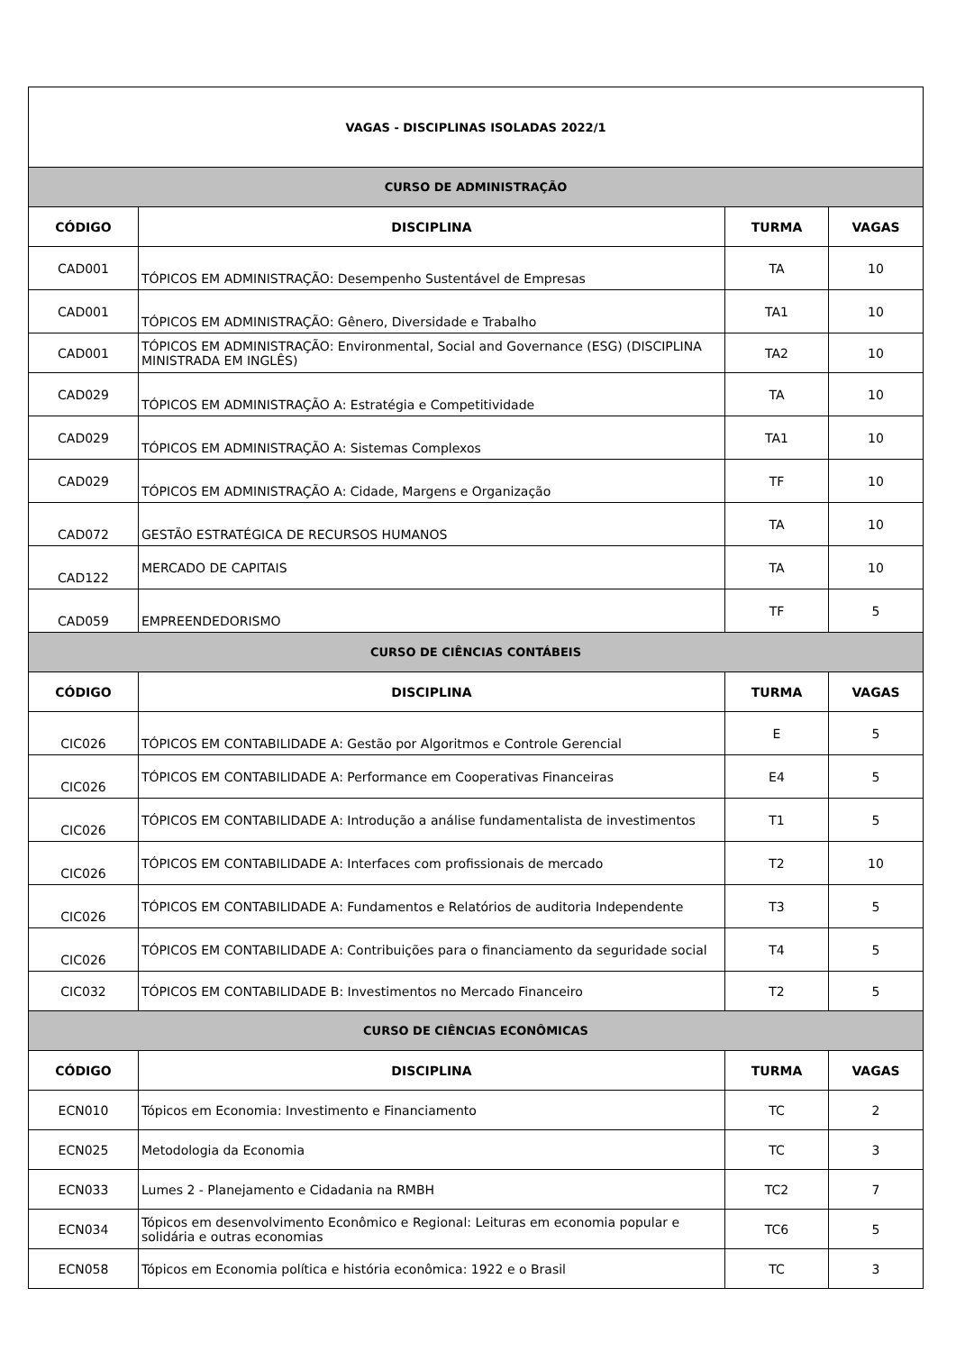| VAGAS - DISCIPLINAS ISOLADAS 2022/1 | | | |
| CURSO DE ADMINISTRAÇÃO | | | |
| CÓDIGO | DISCIPLINA | TURMA | VAGAS |
| CAD001 | TÓPICOS EM ADMINISTRAÇÃO: Desempenho Sustentável de Empresas | TA | 10 |
| CAD001 | TÓPICOS EM ADMINISTRAÇÃO: Gênero, Diversidade e Trabalho | TA1 | 10 |
| CAD001 | TÓPICOS EM ADMINISTRAÇÃO: Environmental, Social and Governance (ESG) (DISCIPLINA MINISTRADA EM INGLÊS) | TA2 | 10 |
| CAD029 | TÓPICOS EM ADMINISTRAÇÃO A: Estratégia e Competitividade | TA | 10 |
| CAD029 | TÓPICOS EM ADMINISTRAÇÃO A: Sistemas Complexos | TA1 | 10 |
| CAD029 | TÓPICOS EM ADMINISTRAÇÃO A: Cidade, Margens e Organização | TF | 10 |
| CAD072 | GESTÃO ESTRATÉGICA DE RECURSOS HUMANOS | TA | 10 |
| CAD122 | MERCADO DE CAPITAIS | TA | 10 |
| CAD059 | EMPREENDEDORISMO | TF | 5 |
| CURSO DE CIÊNCIAS CONTÁBEIS | | | |
| CÓDIGO | DISCIPLINA | TURMA | VAGAS |
| CIC026 | TÓPICOS EM CONTABILIDADE A: Gestão por Algoritmos e Controle Gerencial | E | 5 |
| CIC026 | TÓPICOS EM CONTABILIDADE A: Performance em Cooperativas Financeiras | E4 | 5 |
| CIC026 | TÓPICOS EM CONTABILIDADE A: Introdução a análise fundamentalista de investimentos | T1 | 5 |
| CIC026 | TÓPICOS EM CONTABILIDADE A: Interfaces com profissionais de mercado | T2 | 10 |
| CIC026 | TÓPICOS EM CONTABILIDADE A: Fundamentos e Relatórios de auditoria Independente | T3 | 5 |
| CIC026 | TÓPICOS EM CONTABILIDADE A: Contribuições para o financiamento da seguridade social | T4 | 5 |
| CIC032 | TÓPICOS EM CONTABILIDADE B: Investimentos no Mercado Financeiro | T2 | 5 |
| CURSO DE CIÊNCIAS ECONÔMICAS | | | |
| CÓDIGO | DISCIPLINA | TURMA | VAGAS |
| ECN010 | Tópicos em Economia: Investimento e Financiamento | TC | 2 |
| ECN025 | Metodologia da Economia | TC | 3 |
| ECN033 | Lumes 2 - Planejamento e Cidadania na RMBH | TC2 | 7 |
| ECN034 | Tópicos em desenvolvimento Econômico e Regional: Leituras em economia popular e solidária e outras economias | TC6 | 5 |
| ECN058 | Tópicos em Economia política e história econômica: 1922 e o Brasil | TC | 3 |